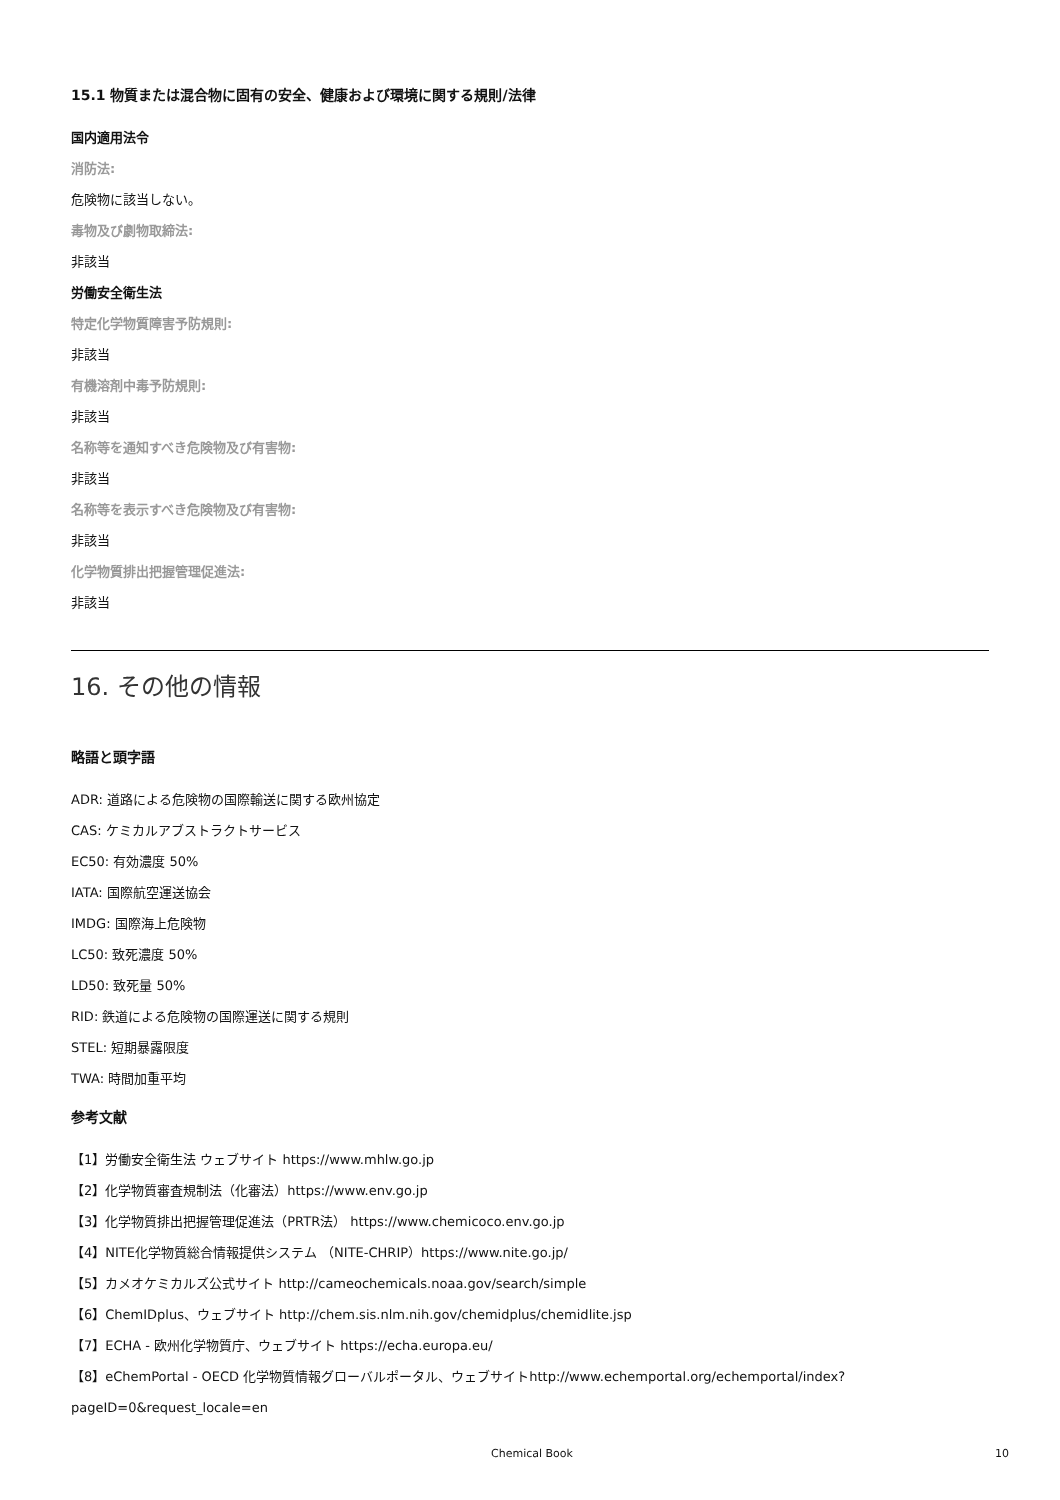15.1 物質または混合物に固有の安全、健康および環境に関する規則/法律
国内適用法令
消防法:
危険物に該当しない。
毒物及び劇物取締法:
非該当
労働安全衛生法
特定化学物質障害予防規則:
非該当
有機溶剤中毒予防規則:
非該当
名称等を通知すべき危険物及び有害物:
非該当
名称等を表示すべき危険物及び有害物:
非該当
化学物質排出把握管理促進法:
非該当
16. その他の情報
略語と頭字語
ADR: 道路による危険物の国際輸送に関する欧州協定
CAS: ケミカルアブストラクトサービス
EC50: 有効濃度 50%
IATA: 国際航空運送協会
IMDG: 国際海上危険物
LC50: 致死濃度 50%
LD50: 致死量 50%
RID: 鉄道による危険物の国際運送に関する規則
STEL: 短期暴露限度
TWA: 時間加重平均
参考文献
【1】労働安全衛生法 ウェブサイト https://www.mhlw.go.jp
【2】化学物質審査規制法（化審法）https://www.env.go.jp
【3】化学物質排出把握管理促進法（PRTR法） https://www.chemicoco.env.go.jp
【4】NITE化学物質総合情報提供システム （NITE-CHRIP）https://www.nite.go.jp/
【5】カメオケミカルズ公式サイト http://cameochemicals.noaa.gov/search/simple
【6】ChemIDplus、ウェブサイト http://chem.sis.nlm.nih.gov/chemidplus/chemidlite.jsp
【7】ECHA - 欧州化学物質庁、ウェブサイト https://echa.europa.eu/
【8】eChemPortal - OECD 化学物質情報グローバルポータル、ウェブサイトhttp://www.echemportal.org/echemportal/index?
pageID=0&request_locale=en
Chemical Book 10